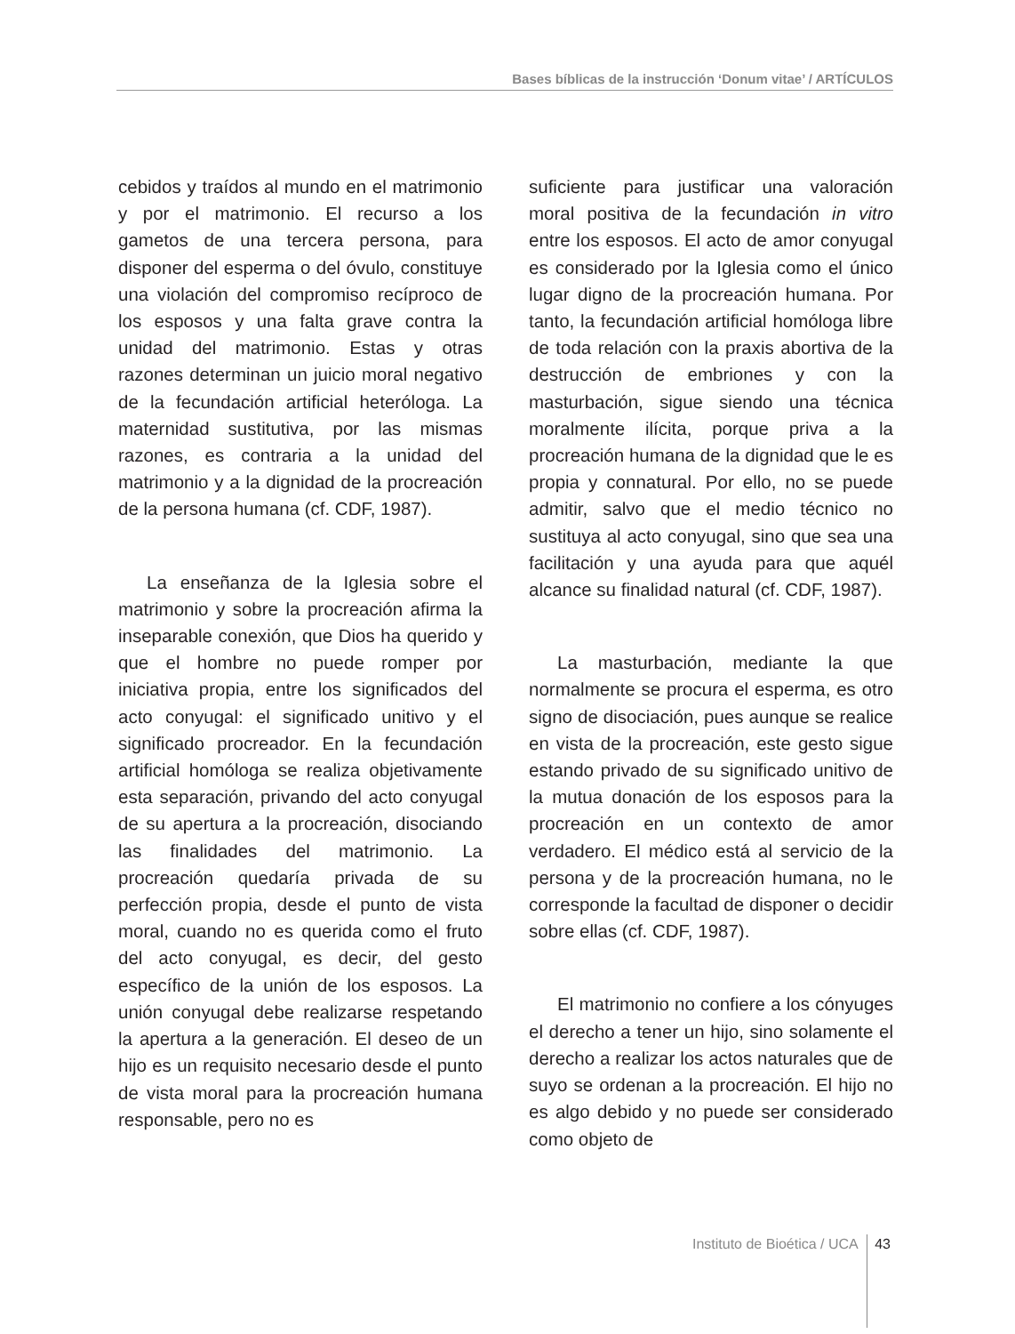Bases bíblicas de la instrucción ‘Donum vitae’ / ARTÍCULOS
cebidos y traídos al mundo en el matrimonio y por el matrimonio. El recurso a los gametos de una tercera persona, para disponer del esperma o del óvulo, constituye una violación del compromiso recíproco de los esposos y una falta grave contra la unidad del matrimonio. Estas y otras razones determinan un juicio moral negativo de la fecundación artificial heteróloga. La maternidad sustitutiva, por las mismas razones, es contraria a la unidad del matrimonio y a la dignidad de la procreación de la persona humana (cf. CDF, 1987).
La enseñanza de la Iglesia sobre el matrimonio y sobre la procreación afirma la inseparable conexión, que Dios ha querido y que el hombre no puede romper por iniciativa propia, entre los significados del acto conyugal: el significado unitivo y el significado procreador. En la fecundación artificial homóloga se realiza objetivamente esta separación, privando del acto conyugal de su apertura a la procreación, disociando las finalidades del matrimonio. La procreación quedaría privada de su perfección propia, desde el punto de vista moral, cuando no es querida como el fruto del acto conyugal, es decir, del gesto específico de la unión de los esposos. La unión conyugal debe realizarse respetando la apertura a la generación. El deseo de un hijo es un requisito necesario desde el punto de vista moral para la procreación humana responsable, pero no es
suficiente para justificar una valoración moral positiva de la fecundación in vitro entre los esposos. El acto de amor conyugal es considerado por la Iglesia como el único lugar digno de la procreación humana. Por tanto, la fecundación artificial homóloga libre de toda relación con la praxis abortiva de la destrucción de embriones y con la masturbación, sigue siendo una técnica moralmente ilícita, porque priva a la procreación humana de la dignidad que le es propia y connatural. Por ello, no se puede admitir, salvo que el medio técnico no sustituya al acto conyugal, sino que sea una facilitación y una ayuda para que aquél alcance su finalidad natural (cf. CDF, 1987).
La masturbación, mediante la que normalmente se procura el esperma, es otro signo de disociación, pues aunque se realice en vista de la procreación, este gesto sigue estando privado de su significado unitivo de la mutua donación de los esposos para la procreación en un contexto de amor verdadero. El médico está al servicio de la persona y de la procreación humana, no le corresponde la facultad de disponer o decidir sobre ellas (cf. CDF, 1987).
El matrimonio no confiere a los cónyuges el derecho a tener un hijo, sino solamente el derecho a realizar los actos naturales que de suyo se ordenan a la procreación. El hijo no es algo debido y no puede ser considerado como objeto de
Instituto de Bioética / UCA 43